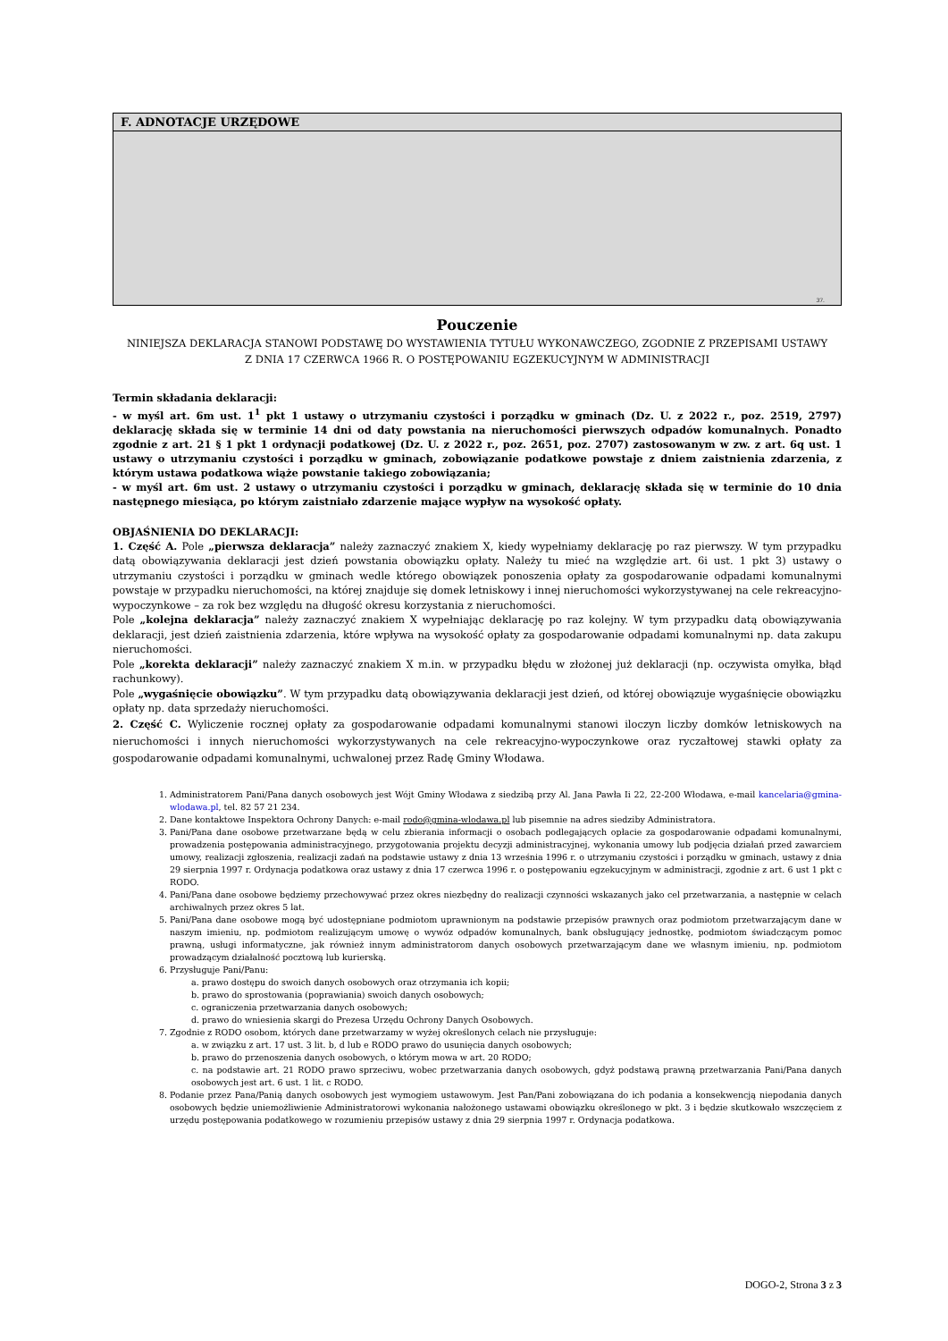| F. ADNOTACJE URZĘDOWE |
| --- |
| 37. |
Pouczenie
NINIEJSZA DEKLARACJA STANOWI PODSTAWĘ DO WYSTAWIENIA TYTUŁU WYKONAWCZEGO, ZGODNIE Z PRZEPISAMI USTAWY
Z DNIA 17 CZERWCA 1966 R. O POSTĘPOWANIU EGZEKUCYJNYM W ADMINISTRACJI
Termin składania deklaracji:
- w myśl art. 6m ust. 1<sup>1</sup> pkt 1 ustawy o utrzymaniu czystości i porządku w gminach (Dz. U. z 2022 r., poz. 2519, 2797) deklarację składa się w terminie 14 dni od daty powstania na nieruchomości pierwszych odpadów komunalnych. Ponadto zgodnie z art. 21 § 1 pkt 1 ordynacji podatkowej (Dz. U. z 2022 r., poz. 2651, poz. 2707) zastosowanym w zw. z art. 6q ust. 1 ustawy o utrzymaniu czystości i porządku w gminach, zobowiązanie podatkowe powstaje z dniem zaistnienia zdarzenia, z którym ustawa podatkowa wiąże powstanie takiego zobowiązania;
- w myśl art. 6m ust. 2 ustawy o utrzymaniu czystości i porządku w gminach, deklarację składa się w terminie do 10 dnia następnego miesiąca, po którym zaistniało zdarzenie mające wypływ na wysokość opłaty.
OBJAŚNIENIA DO DEKLARACJI:
1. Część A. Pole „pierwsza deklaracja” należy zaznaczyć znakiem X, kiedy wypełniamy deklarację po raz pierwszy. W tym przypadku datą obowiązywania deklaracji jest dzień powstania obowiązku opłaty. Należy tu mieć na względzie art. 6i ust. 1 pkt 3) ustawy o utrzymaniu czystości i porządku w gminach wedle którego obowiązek ponoszenia opłaty za gospodarowanie odpadami komunalnymi powstaje w przypadku nieruchomości, na której znajduje się domek letniskowy i innej nieruchomości wykorzystywanej na cele rekreacyjno-wypoczynkowe – za rok bez względu na długość okresu korzystania z nieruchomości.
Pole „kolejna deklaracja” należy zaznaczyć znakiem X wypełniając deklarację po raz kolejny. W tym przypadku datą obowiązywania deklaracji, jest dzień zaistnienia zdarzenia, które wpływa na wysokość opłaty za gospodarowanie odpadami komunalnymi np. data zakupu nieruchomości.
Pole „korekta deklaracji” należy zaznaczyć znakiem X m.in. w przypadku błędu w złożonej już deklaracji (np. oczywista omyłka, błąd rachunkowy).
Pole „wygaśnięcie obowiązku”. W tym przypadku datą obowiązywania deklaracji jest dzień, od której obowiązuje wygaśnięcie obowiązku opłaty np. data sprzedaży nieruchomości.
2. Część C. Wyliczenie rocznej opłaty za gospodarowanie odpadami komunalnymi stanowi iloczyn liczby domków letniskowych na nieruchomości i innych nieruchomości wykorzystywanych na cele rekreacyjno-wypoczynkowe oraz ryczałtowej stawki opłaty za gospodarowanie odpadami komunalnymi, uchwalonej przez Radę Gminy Włodawa.
1. Administratorem Pani/Pana danych osobowych jest Wójt Gminy Włodawa z siedzibą przy Al. Jana Pawła Ii 22, 22-200 Włodawa, e-mail kancelaria@gmina-wlodawa.pl, tel. 82 57 21 234.
2. Dane kontaktowe Inspektora Ochrony Danych: e-mail rodo@gmina-wlodawa.pl lub pisemnie na adres siedziby Administratora.
3. Pani/Pana dane osobowe przetwarzane będą w celu zbierania informacji o osobach podlegających opłacie za gospodarowanie odpadami komunalnymi, prowadzenia postępowania administracyjnego, przygotowania projektu decyzji administracyjnej, wykonania umowy lub podjęcia działań przed zawarciem umowy, realizacji zgłoszenia, realizacji zadań na podstawie ustawy z dnia 13 września 1996 r. o utrzymaniu czystości i porządku w gminach, ustawy z dnia 29 sierpnia 1997 r. Ordynacja podatkowa oraz ustawy z dnia 17 czerwca 1996 r. o postępowaniu egzekucyjnym w administracji, zgodnie z art. 6 ust 1 pkt c RODO.
4. Pani/Pana dane osobowe będziemy przechowywać przez okres niezbędny do realizacji czynności wskazanych jako cel przetwarzania, a następnie w celach archiwalnych przez okres 5 lat.
5. Pani/Pana dane osobowe mogą być udostępniane podmiotom uprawnionym na podstawie przepisów prawnych oraz podmiotom przetwarzającym dane w naszym imieniu, np. podmiotom realizującym umowę o wywóz odpadów komunalnych, bank obsługujący jednostkę, podmiotom świadczącym pomoc prawną, usługi informatyczne, jak również innym administratorom danych osobowych przetwarzającym dane we własnym imieniu, np. podmiotom prowadzącym działalność pocztową lub kurierską.
6. Przysługuje Pani/Panu:
a. prawo dostępu do swoich danych osobowych oraz otrzymania ich kopii;
b. prawo do sprostowania (poprawiania) swoich danych osobowych;
c. ograniczenia przetwarzania danych osobowych;
d. prawo do wniesienia skargi do Prezesa Urzędu Ochrony Danych Osobowych.
7. Zgodnie z RODO osobom, których dane przetwarzamy w wyżej określonych celach nie przysługuje:
a. w związku z art. 17 ust. 3 lit. b, d lub e RODO prawo do usunięcia danych osobowych;
b. prawo do przenoszenia danych osobowych, o którym mowa w art. 20 RODO;
c. na podstawie art. 21 RODO prawo sprzeciwu, wobec przetwarzania danych osobowych, gdyż podstawą prawną przetwarzania Pani/Pana danych osobowych jest art. 6 ust. 1 lit. c RODO.
8. Podanie przez Pana/Panią danych osobowych jest wymogiem ustawowym. Jest Pan/Pani zobowiązana do ich podania a konsekwencją niepodania danych osobowych będzie uniemożliwienie Administratorowi wykonania nałożonego ustawami obowiązku określonego w pkt. 3 i będzie skutkowało wszczęciem z urzędu postępowania podatkowego w rozumieniu przepisów ustawy z dnia 29 sierpnia 1997 r. Ordynacja podatkowa.
DOGO-2, Strona 3 z 3